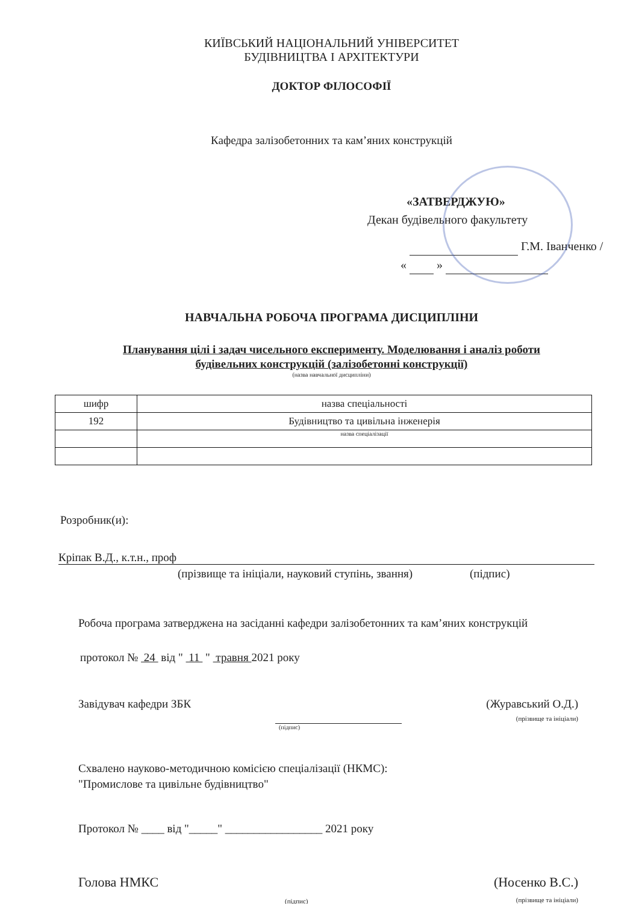КИЇВСЬКИЙ НАЦІОНАЛЬНИЙ УНІВЕРСИТЕТ
БУДІВНИЦТВА І АРХІТЕКТУРИ
ДОКТОР ФІЛОСОФІЇ
Кафедра залізобетонних та кам’яних конструкцій
«ЗАТВЕРДЖУЮ»
Декан будівельного факультету
Г.М. Іванченко /
« »
НАВЧАЛЬНА РОБОЧА ПРОГРАМА ДИСЦИПЛІНИ
Планування цілі і задач чисельного експерименту. Моделювання і аналіз роботи
будівельних конструкцій (залізобетонні конструкції)
(назва навчальної дисципліни)
| шифр | назва спеціальності |
| 192 | Будівництво та цивільна інженерія |
| | назва спеціалізації |
Розробник(и):
Кріпак В.Д., к.т.н., проф
(прізвище та ініціали, науковий ступінь, звання) (підпис)
Робоча програма затверджена на засіданні кафедри залізобетонних та кам’яних конструкцій
протокол № 24 від " 11 " травня 2021 року
Завідувач кафедри ЗБК (Журавський О.Д.)
(прізвище та ініціали)
(підпис)
Схвалено науково-методичною комісією спеціалізації (НКМС):
"Промислове та цивільне будівництво"
Протокол № ____ від "_____" _________________ 2021 року
Голова НМКС (Носенко В.С.)
(прізвище та ініціали)
(підпис)